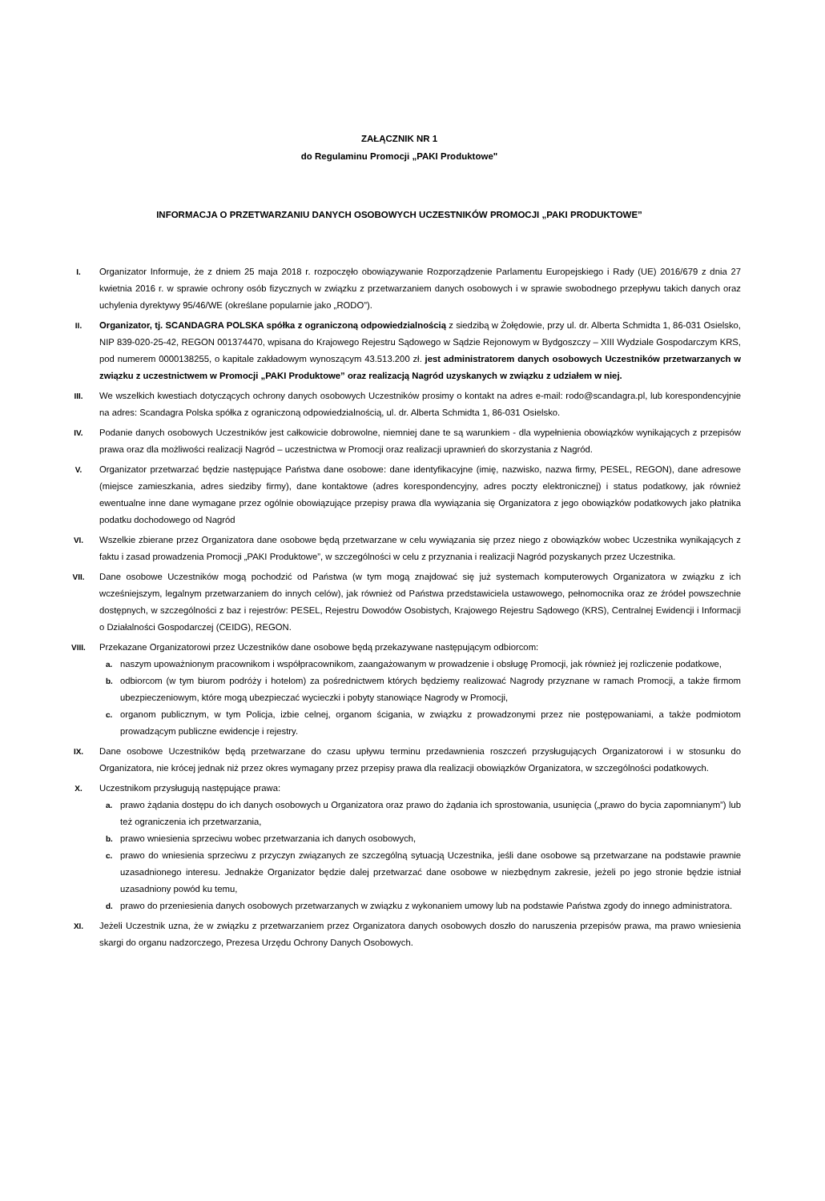ZAŁĄCZNIK NR 1
do Regulaminu Promocji „PAKI Produktowe"
INFORMACJA O PRZETWARZANIU DANYCH OSOBOWYCH UCZESTNIKÓW PROMOCJI „PAKI PRODUKTOWE”
I. Organizator Informuje, że z dniem 25 maja 2018 r. rozpoczęło obowiązywanie Rozporządzenie Parlamentu Europejskiego i Rady (UE) 2016/679 z dnia 27 kwietnia 2016 r. w sprawie ochrony osób fizycznych w związku z przetwarzaniem danych osobowych i w sprawie swobodnego przepływu takich danych oraz uchylenia dyrektywy 95/46/WE (określane popularnie jako „RODO”).
II. Organizator, tj. SCANDAGRA POLSKA spółka z ograniczoną odpowiedzialnością z siedzibą w Żołędowie, przy ul. dr. Alberta Schmidta 1, 86-031 Osielsko, NIP 839-020-25-42, REGON 001374470, wpisana do Krajowego Rejestru Sądowego w Sądzie Rejonowym w Bydgoszczy – XIII Wydziale Gospodarczym KRS, pod numerem 0000138255, o kapitale zakładowym wynoszącym 43.513.200 zł. jest administratorem danych osobowych Uczestników przetwarzanych w związku z uczestnictwem w Promocji „PAKI Produktowe” oraz realizacją Nagród uzyskanych w związku z udziałem w niej.
III. We wszelkich kwestiach dotyczących ochrony danych osobowych Uczestników prosimy o kontakt na adres e-mail: rodo@scandagra.pl, lub korespondencyjnie na adres: Scandagra Polska spółka z ograniczoną odpowiedzialnością, ul. dr. Alberta Schmidta 1, 86-031 Osielsko.
IV. Podanie danych osobowych Uczestników jest całkowicie dobrowolne, niemniej dane te są warunkiem - dla wypełnienia obowiązków wynikających z przepisów prawa oraz dla możliwości realizacji Nagród – uczestnictwa w Promocji oraz realizacji uprawnień do skorzystania z Nagród.
V. Organizator przetwarzać będzie następujące Państwa dane osobowe: dane identyfikacyjne (imię, nazwisko, nazwa firmy, PESEL, REGON), dane adresowe (miejsce zamieszkania, adres siedziby firmy), dane kontaktowe (adres korespondencyjny, adres poczty elektronicznej) i status podatkowy, jak również ewentualne inne dane wymagane przez ogólnie obowiązujące przepisy prawa dla wywiązania się Organizatora z jego obowiązków podatkowych jako płatnika podatku dochodowego od Nagród
VI. Wszelkie zbierane przez Organizatora dane osobowe będą przetwarzane w celu wywiązania się przez niego z obowiązków wobec Uczestnika wynikających z faktu i zasad prowadzenia Promocji „PAKI Produktowe”, w szczególności w celu z przyznania i realizacji Nagród pozyskanych przez Uczestnika.
VII. Dane osobowe Uczestników mogą pochodzić od Państwa (w tym mogą znajdować się już systemach komputerowych Organizatora w związku z ich wcześniejszym, legalnym przetwarzaniem do innych celów), jak również od Państwa przedstawiciela ustawowego, pełnomocnika oraz ze źródeł powszechnie dostępnych, w szczególności z baz i rejestrów: PESEL, Rejestru Dowodów Osobistych, Krajowego Rejestru Sądowego (KRS), Centralnej Ewidencji i Informacji o Działalności Gospodarczej (CEIDG), REGON.
VIII. Przekazane Organizatorowi przez Uczestników dane osobowe będą przekazywane następującym odbiorcom:
a. naszym upoważnionym pracownikom i współpracownikom, zaangażowanym w prowadzenie i obsługę Promocji, jak również jej rozliczenie podatkowe,
b. odbiorcom (w tym biurom podróży i hotelom) za pośrednictwem których będziemy realizować Nagrody przyznane w ramach Promocji, a także firmom ubezpieczeniowym, które mogą ubezpieczać wycieczki i pobyty stanowiące Nagrody w Promocji,
c. organom publicznym, w tym Policja, izbie celnej, organom ścigania, w związku z prowadzonymi przez nie postępowaniami, a także podmiotom prowadzącym publiczne ewidencje i rejestry.
IX. Dane osobowe Uczestników będą przetwarzane do czasu upływu terminu przedawnienia roszczeń przysługujących Organizatorowi i w stosunku do Organizatora, nie krócej jednak niż przez okres wymagany przez przepisy prawa dla realizacji obowiązków Organizatora, w szczególności podatkowych.
X. Uczestnikom przysługują następujące prawa:
a. prawo żądania dostępu do ich danych osobowych u Organizatora oraz prawo do żądania ich sprostowania, usunięcia („prawo do bycia zapomnianym”) lub też ograniczenia ich przetwarzania,
b. prawo wniesienia sprzeciwu wobec przetwarzania ich danych osobowych,
c. prawo do wniesienia sprzeciwu z przyczyn związanych ze szczególną sytuacją Uczestnika, jeśli dane osobowe są przetwarzane na podstawie prawnie uzasadnionego interesu. Jednakże Organizator będzie dalej przetwarzać dane osobowe w niezbędnym zakresie, jeżeli po jego stronie będzie istniał uzasadniony powód ku temu,
d. prawo do przeniesienia danych osobowych przetwarzanych w związku z wykonaniem umowy lub na podstawie Państwa zgody do innego administratora.
XI. Jeżeli Uczestnik uzna, że w związku z przetwarzaniem przez Organizatora danych osobowych doszło do naruszenia przepisów prawa, ma prawo wniesienia skargi do organu nadzorczego, Prezesa Urzędu Ochrony Danych Osobowych.